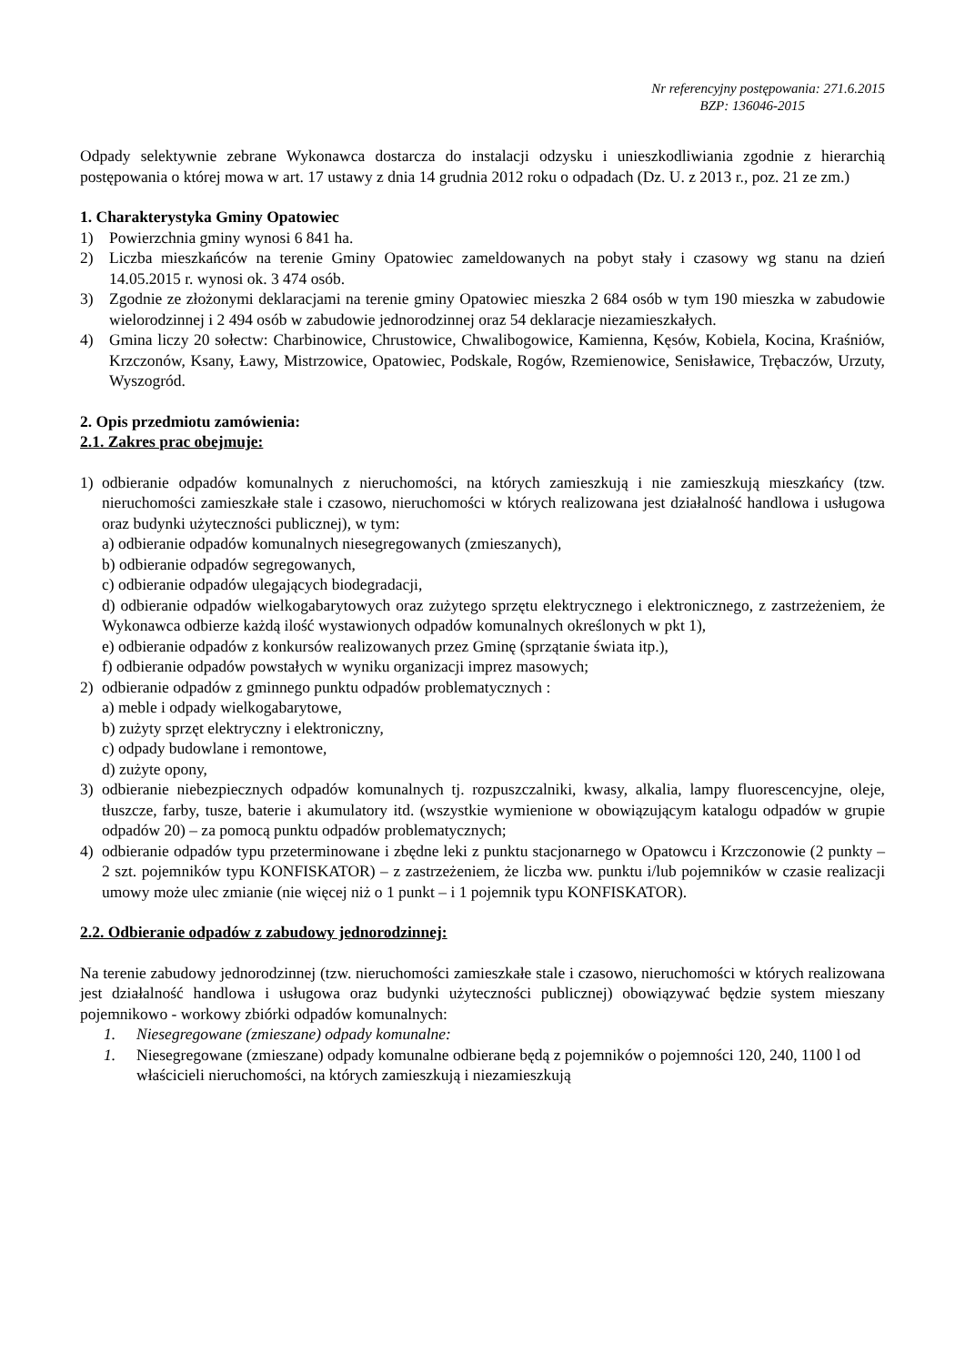Nr referencyjny postępowania: 271.6.2015
BZP: 136046-2015
Odpady selektywnie zebrane Wykonawca dostarcza do instalacji odzysku i unieszkodliwiania zgodnie z hierarchią postępowania o której mowa w art. 17 ustawy z dnia 14 grudnia 2012 roku o odpadach (Dz. U. z 2013 r., poz. 21 ze zm.)
1. Charakterystyka Gminy Opatowiec
1) Powierzchnia gminy wynosi 6 841 ha.
2) Liczba mieszkańców na terenie Gminy Opatowiec zameldowanych na pobyt stały i czasowy wg stanu na dzień 14.05.2015 r. wynosi ok. 3 474 osób.
3) Zgodnie ze złożonymi deklaracjami na terenie gminy Opatowiec mieszka 2 684 osób w tym 190 mieszka w zabudowie wielorodzinnej i 2 494 osób w zabudowie jednorodzinnej oraz 54 deklaracje niezamieszkałych.
4) Gmina liczy 20 sołectw: Charbinowice, Chrustowice, Chwalibogowice, Kamienna, Kęsów, Kobiela, Kocina, Kraśniów, Krzczonów, Ksany, Ławy, Mistrzowice, Opatowiec, Podskale, Rogów, Rzemienowice, Senisławice, Trębaczów, Urzuty, Wyszogród.
2. Opis przedmiotu zamówienia:
2.1. Zakres prac obejmuje:
1) odbieranie odpadów komunalnych z nieruchomości, na których zamieszkują i nie zamieszkują mieszkańcy (tzw. nieruchomości zamieszkałe stale i czasowo, nieruchomości w których realizowana jest działalność handlowa i usługowa oraz budynki użyteczności publicznej), w tym:
a) odbieranie odpadów komunalnych niesegregowanych (zmieszanych),
b) odbieranie odpadów segregowanych,
c) odbieranie odpadów ulegających biodegradacji,
d) odbieranie odpadów wielkogabarytowych oraz zużytego sprzętu elektrycznego i elektronicznego, z zastrzeżeniem, że Wykonawca odbierze każdą ilość wystawionych odpadów komunalnych określonych w pkt 1),
e) odbieranie odpadów z konkursów realizowanych przez Gminę (sprzątanie świata itp.),
f) odbieranie odpadów powstałych w wyniku organizacji imprez masowych;
2) odbieranie odpadów z gminnego punktu odpadów problematycznych :
a) meble i odpady wielkogabarytowe,
b) zużyty sprzęt elektryczny i elektroniczny,
c) odpady budowlane i remontowe,
d) zużyte opony,
3) odbieranie niebezpiecznych odpadów komunalnych tj. rozpuszczalniki, kwasy, alkalia, lampy fluorescencyjne, oleje, tłuszcze, farby, tusze, baterie i akumulatory itd. (wszystkie wymienione w obowiązującym katalogu odpadów w grupie odpadów 20) – za pomocą punktu odpadów problematycznych;
4) odbieranie odpadów typu przeterminowane i zbędne leki z punktu stacjonarnego w Opatowcu i Krzczonowie (2 punkty – 2 szt. pojemników typu KONFISKATOR) – z zastrzeżeniem, że liczba ww. punktu i/lub pojemników w czasie realizacji umowy może ulec zmianie (nie więcej niż o 1 punkt – i 1 pojemnik typu KONFISKATOR).
2.2. Odbieranie odpadów z zabudowy jednorodzinnej:
Na terenie zabudowy jednorodzinnej (tzw. nieruchomości zamieszkałe stale i czasowo, nieruchomości w których realizowana jest działalność handlowa i usługowa oraz budynki użyteczności publicznej) obowiązywać będzie system mieszany pojemnikowo - workowy zbiórki odpadów komunalnych:
1. Niesegregowane (zmieszane) odpady komunalne:
1. Niesegregowane (zmieszane) odpady komunalne odbierane będą z pojemników o pojemności 120, 240, 1100 l od właścicieli nieruchomości, na których zamieszkują i niezamieszkują